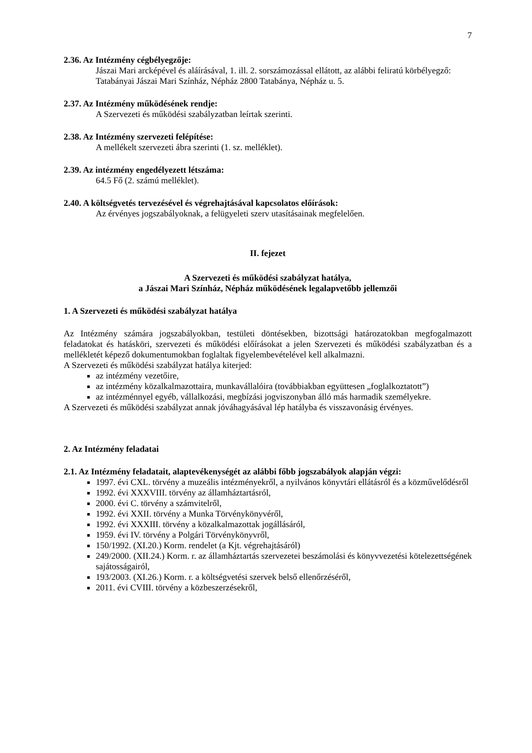7
2.36. Az Intézmény cégbélyegzője:
Jászai Mari arcképével és aláírásával, 1. ill. 2. sorszámozással ellátott, az alábbi feliratú körbélyegző:
Tatabányai Jászai Mari Színház, Népház 2800 Tatabánya, Népház u. 5.
2.37. Az Intézmény működésének rendje:
A Szervezeti és működési szabályzatban leírtak szerinti.
2.38. Az Intézmény szervezeti felépítése:
A mellékelt szervezeti ábra szerinti (1. sz. melléklet).
2.39. Az intézmény engedélyezett létszáma:
64.5 Fő (2. számú melléklet).
2.40. A költségvetés tervezésével és végrehajtásával kapcsolatos előírások:
Az érvényes jogszabályoknak, a felügyeleti szerv utasításainak megfelelően.
II. fejezet
A Szervezeti és működési szabályzat hatálya,
a Jászai Mari Színház, Népház működésének legalapvetőbb jellemzői
1. A Szervezeti és működési szabályzat hatálya
Az Intézmény számára jogszabályokban, testületi döntésekben, bizottsági határozatokban megfogalmazott feladatokat és hatásköri, szervezeti és működési előírásokat a jelen Szervezeti és működési szabályzatban és a mellékletét képező dokumentumokban foglaltak figyelembevételével kell alkalmazni.
A Szervezeti és működési szabályzat hatálya kiterjed:
az intézmény vezetőire,
az intézmény közalkalmazottaira, munkavállalóira (továbbiakban együttesen „foglalkoztatott”)
az intézménnyel egyéb, vállalkozási, megbízási jogviszonyban álló más harmadik személyekre.
A Szervezeti és működési szabályzat annak jóváhagyásával lép hatályba és visszavonásig érvényes.
2. Az Intézmény feladatai
2.1. Az Intézmény feladatait, alaptevékenységét az alábbi főbb jogszabályok alapján végzi:
1997. évi CXL. törvény a muzeális intézményekről, a nyilvános könyvtári ellátásról és a közművelődésről
1992. évi XXXVIII. törvény az államháztartásról,
2000. évi C. törvény a számvitelről,
1992. évi XXII. törvény a Munka Törvénykönyvéről,
1992. évi XXXIII. törvény a közalkalmazottak jogállásáról,
1959. évi IV. törvény a Polgári Törvénykönyvről,
150/1992. (XI.20.) Korm. rendelet (a Kjt. végrehajtásáról)
249/2000. (XII.24.) Korm. r. az államháztartás szervezetei beszámolási és könyvvezetési kötelezettségének sajátosságairól,
193/2003. (XI.26.) Korm. r. a költségvetési szervek belső ellenőrzéséről,
2011. évi CVIII. törvény a közbeszerzésekről,